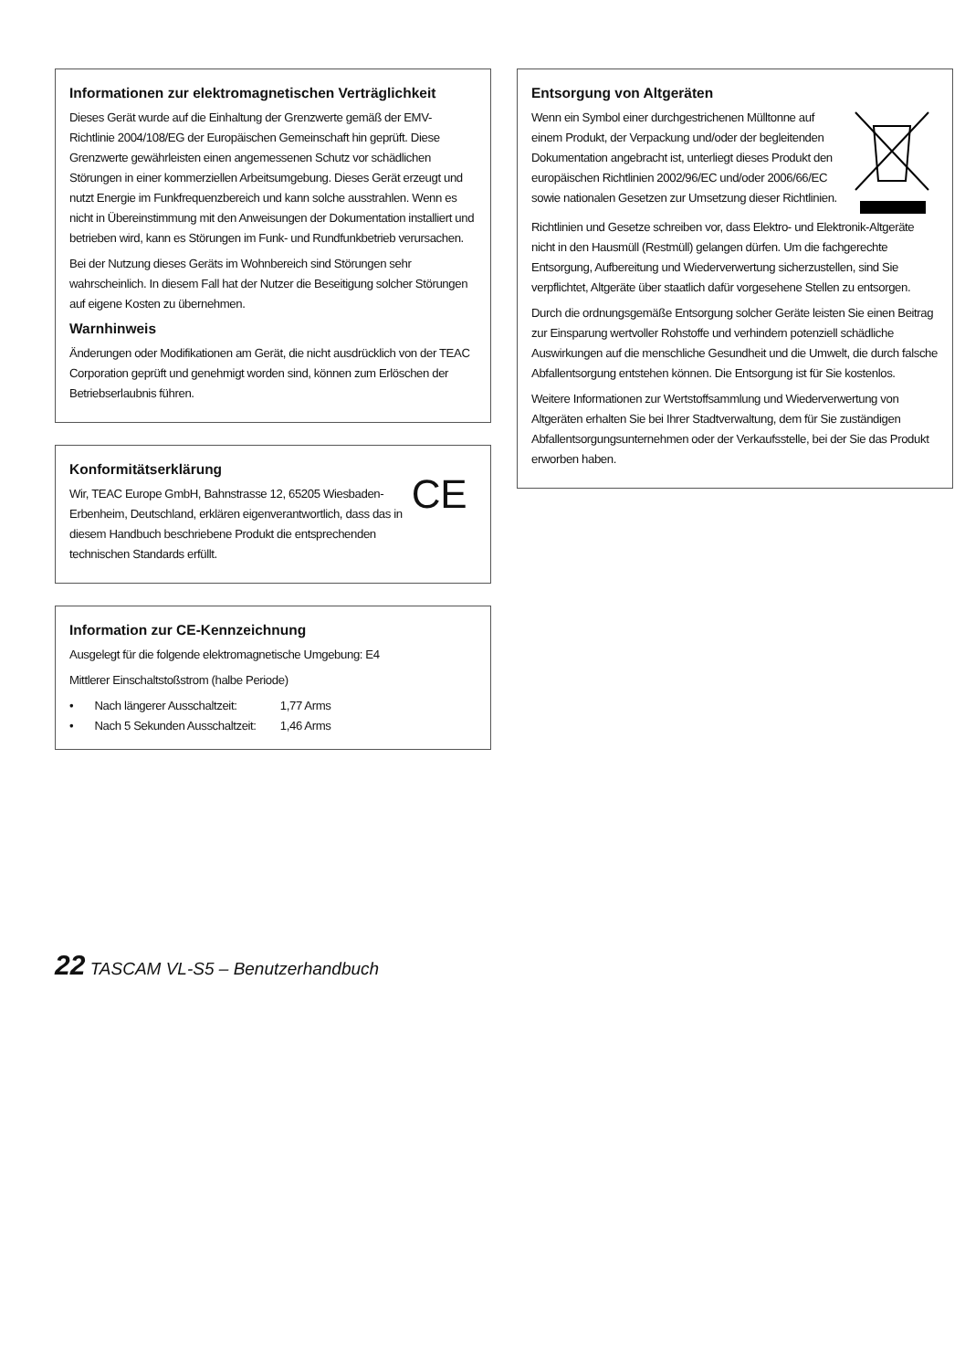Informationen zur elektromagnetischen Verträglichkeit
Dieses Gerät wurde auf die Einhaltung der Grenzwerte gemäß der EMV-Richtlinie 2004/108/EG der Europäischen Gemeinschaft hin geprüft. Diese Grenzwerte gewährleisten einen angemessenen Schutz vor schädlichen Störungen in einer kommerziellen Arbeitsumgebung. Dieses Gerät erzeugt und nutzt Energie im Funkfrequenzbereich und kann solche ausstrahlen. Wenn es nicht in Übereinstimmung mit den Anweisungen der Dokumentation installiert und betrieben wird, kann es Störungen im Funk- und Rundfunkbetrieb verursachen.
Bei der Nutzung dieses Geräts im Wohnbereich sind Störungen sehr wahrscheinlich. In diesem Fall hat der Nutzer die Beseitigung solcher Störungen auf eigene Kosten zu übernehmen.
Warnhinweis
Änderungen oder Modifikationen am Gerät, die nicht ausdrücklich von der TEAC Corporation geprüft und genehmigt worden sind, können zum Erlöschen der Betriebserlaubnis führen.
Konformitätserklärung
Wir, TEAC Europe GmbH, Bahnstrasse 12, 65205 Wiesbaden-Erbenheim, Deutschland, erklären eigenverantwortlich, dass das in diesem Handbuch beschriebene Produkt die entsprechenden technischen Standards erfüllt.
CE
Information zur CE-Kennzeichnung
Ausgelegt für die folgende elektromagnetische Umgebung: E4
Mittlerer Einschaltstoßstrom (halbe Periode)
• Nach längerer Ausschaltzeit: 1,77 Arms
• Nach 5 Sekunden Ausschaltzeit: 1,46 Arms
Entsorgung von Altgeräten
Wenn ein Symbol einer durchgestrichenen Mülltonne auf einem Produkt, der Verpackung und/oder der begleitenden Dokumentation angebracht ist, unterliegt dieses Produkt den europäischen Richtlinien 2002/96/EC und/oder 2006/66/EC sowie nationalen Gesetzen zur Umsetzung dieser Richtlinien.
Richtlinien und Gesetze schreiben vor, dass Elektro- und Elektronik-Altgeräte nicht in den Hausmüll (Restmüll) gelangen dürfen. Um die fachgerechte Entsorgung, Aufbereitung und Wiederverwertung sicherzustellen, sind Sie verpflichtet, Altgeräte über staatlich dafür vorgesehene Stellen zu entsorgen.
Durch die ordnungsgemäße Entsorgung solcher Geräte leisten Sie einen Beitrag zur Einsparung wertvoller Rohstoffe und verhindern potenziell schädliche Auswirkungen auf die menschliche Gesundheit und die Umwelt, die durch falsche Abfallentsorgung entstehen können. Die Entsorgung ist für Sie kostenlos.
Weitere Informationen zur Wertstoffsammlung und Wiederverwertung von Altgeräten erhalten Sie bei Ihrer Stadtverwaltung, dem für Sie zuständigen Abfallentsorgungsunternehmen oder der Verkaufsstelle, bei der Sie das Produkt erworben haben.
22 TASCAM VL-S5 – Benutzerhandbuch